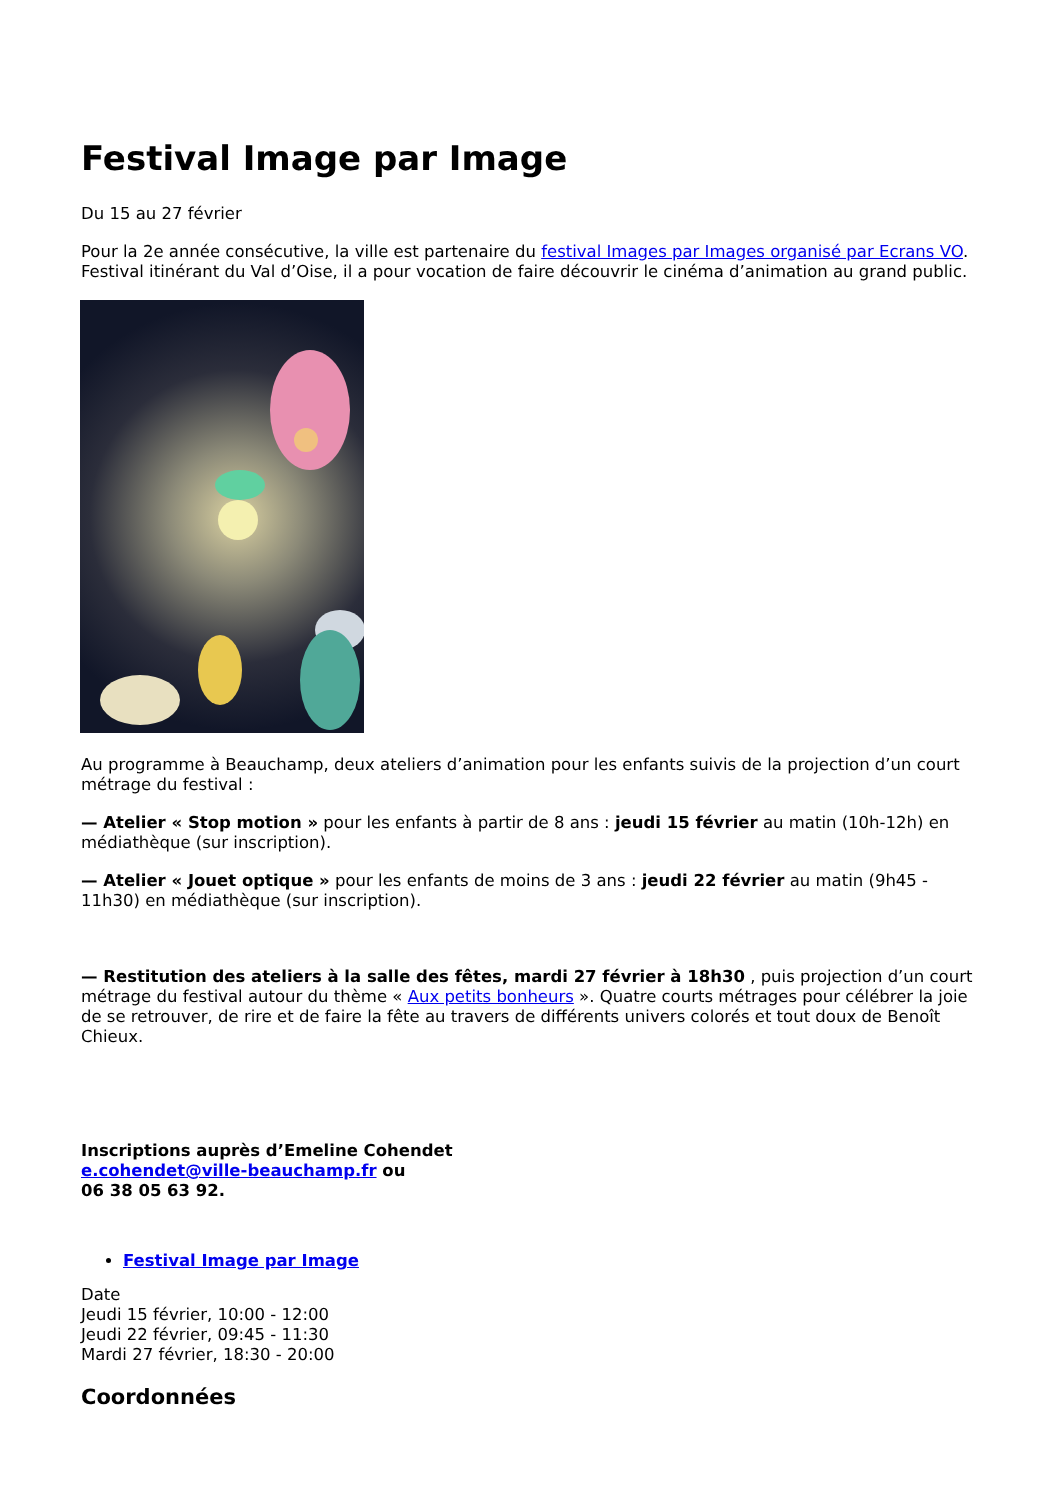Festival Image par Image
Du 15 au 27 février
Pour la 2e année consécutive, la ville est partenaire du festival Images par Images organisé par Ecrans VO. Festival itinérant du Val d’Oise, il a pour vocation de faire découvrir le cinéma d’animation au grand public.
Au programme à Beauchamp, deux ateliers d’animation pour les enfants suivis de la projection d’un court métrage du festival :
— Atelier « Stop motion » pour les enfants à partir de 8 ans : jeudi 15 février au matin (10h-12h) en médiathèque (sur inscription).
— Atelier « Jouet optique » pour les enfants de moins de 3 ans : jeudi 22 février au matin (9h45 - 11h30) en médiathèque (sur inscription).
— Restitution des ateliers à la salle des fêtes, mardi 27 février à 18h30 , puis projection d’un court métrage du festival autour du thème « Aux petits bonheurs ». Quatre courts métrages pour célébrer la joie de se retrouver, de rire et de faire la fête au travers de différents univers colorés et tout doux de Benoît Chieux.
Inscriptions auprès d’Emeline Cohendet
e.cohendet@ville-beauchamp.fr ou
06 38 05 63 92.
Festival Image par Image
Date
Jeudi 15 février, 10:00 - 12:00
Jeudi 22 février, 09:45 - 11:30
Mardi 27 février, 18:30 - 20:00
Coordonnées